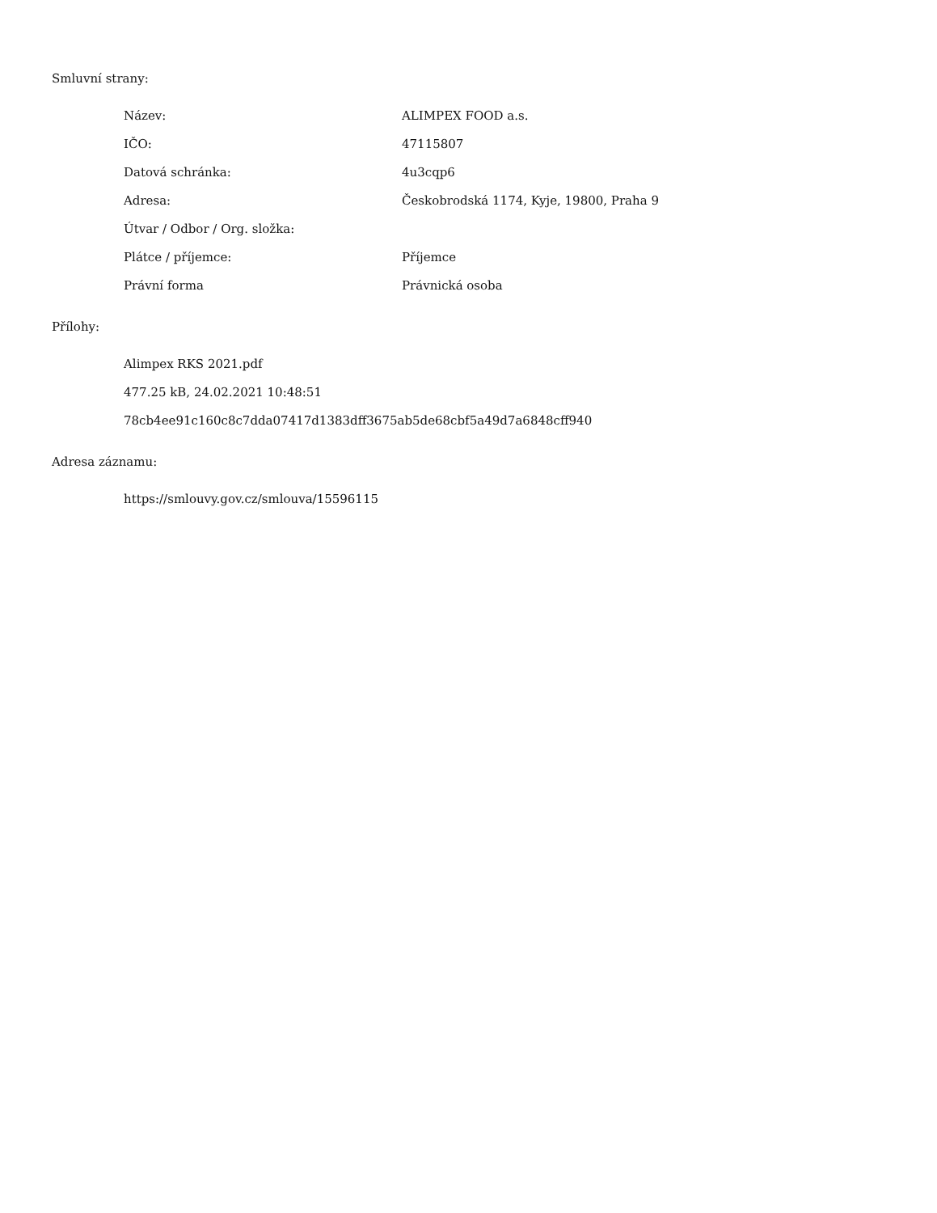Smluvní strany:
| Název: | ALIMPEX FOOD a.s. |
| IČO: | 47115807 |
| Datová schránka: | 4u3cqp6 |
| Adresa: | Českobrodská 1174, Kyje, 19800, Praha 9 |
| Útvar / Odbor / Org. složka: | |
| Plátce / příjemce: | Příjemce |
| Právní forma | Právnická osoba |
Přílohy:
Alimpex RKS 2021.pdf
477.25 kB, 24.02.2021 10:48:51
78cb4ee91c160c8c7dda07417d1383dff3675ab5de68cbf5a49d7a6848cff940
Adresa záznamu:
https://smlouvy.gov.cz/smlouva/15596115